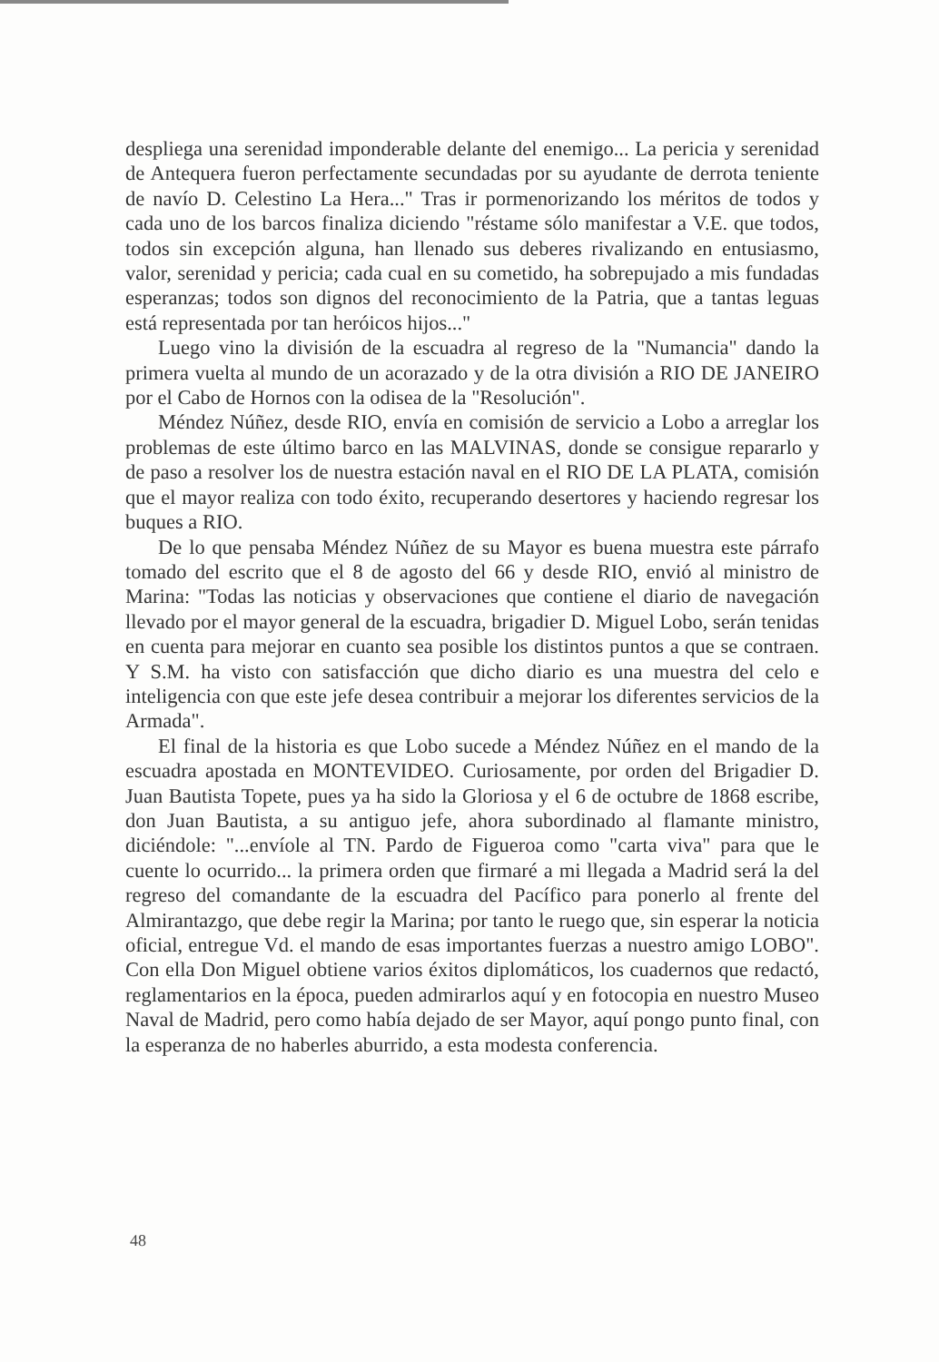despliega una serenidad imponderable delante del enemigo... La pericia y serenidad de Antequera fueron perfectamente secundadas por su ayudante de derrota teniente de navío D. Celestino La Hera..." Tras ir pormenorizando los méritos de todos y cada uno de los barcos finaliza diciendo "réstame sólo manifestar a V.E. que todos, todos sin excepción alguna, han llenado sus deberes rivalizando en entusiasmo, valor, serenidad y pericia; cada cual en su cometido, ha sobrepujado a mis fundadas esperanzas; todos son dignos del reconocimiento de la Patria, que a tantas leguas está representada por tan heróicos hijos..."
Luego vino la división de la escuadra al regreso de la "Numancia" dando la primera vuelta al mundo de un acorazado y de la otra división a RIO DE JANEIRO por el Cabo de Hornos con la odisea de la "Resolución".
Méndez Núñez, desde RIO, envía en comisión de servicio a Lobo a arreglar los problemas de este último barco en las MALVINAS, donde se consigue repararlo y de paso a resolver los de nuestra estación naval en el RIO DE LA PLATA, comisión que el mayor realiza con todo éxito, recuperando desertores y haciendo regresar los buques a RIO.
De lo que pensaba Méndez Núñez de su Mayor es buena muestra este párrafo tomado del escrito que el 8 de agosto del 66 y desde RIO, envió al ministro de Marina: "Todas las noticias y observaciones que contiene el diario de navegación llevado por el mayor general de la escuadra, brigadier D. Miguel Lobo, serán tenidas en cuenta para mejorar en cuanto sea posible los distintos puntos a que se contraen. Y S.M. ha visto con satisfacción que dicho diario es una muestra del celo e inteligencia con que este jefe desea contribuir a mejorar los diferentes servicios de la Armada".
El final de la historia es que Lobo sucede a Méndez Núñez en el mando de la escuadra apostada en MONTEVIDEO. Curiosamente, por orden del Brigadier D. Juan Bautista Topete, pues ya ha sido la Gloriosa y el 6 de octubre de 1868 escribe, don Juan Bautista, a su antiguo jefe, ahora subordinado al flamante ministro, diciéndole: "...envíole al TN. Pardo de Figueroa como "carta viva" para que le cuente lo ocurrido... la primera orden que firmaré a mi llegada a Madrid será la del regreso del comandante de la escuadra del Pacífico para ponerlo al frente del Almirantazgo, que debe regir la Marina; por tanto le ruego que, sin esperar la noticia oficial, entregue Vd. el mando de esas importantes fuerzas a nuestro amigo LOBO". Con ella Don Miguel obtiene varios éxitos diplomáticos, los cuadernos que redactó, reglamentarios en la época, pueden admirarlos aquí y en fotocopia en nuestro Museo Naval de Madrid, pero como había dejado de ser Mayor, aquí pongo punto final, con la esperanza de no haberles aburrido, a esta modesta conferencia.
48